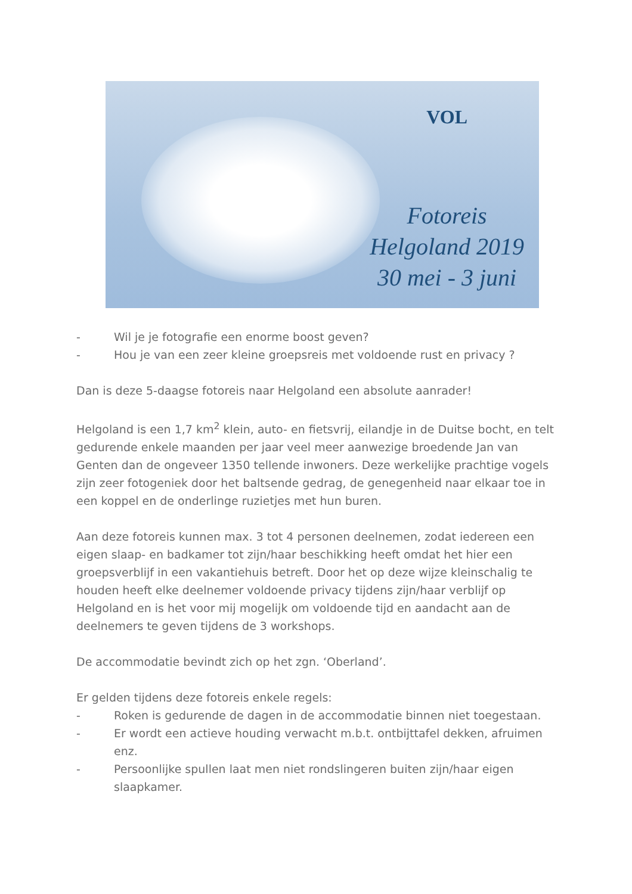VOL
Fotoreis
Helgoland 2019
30 mei - 3 juni
- Wil je je fotografie een enorme boost geven?
- Hou je van een zeer kleine groepsreis met voldoende rust en privacy ?
Dan is deze 5-daagse fotoreis naar Helgoland een absolute aanrader!
Helgoland is een 1,7 km<sup>2</sup> klein, auto- en fietsvrij, eilandje in de Duitse bocht, en telt gedurende enkele maanden per jaar veel meer aanwezige broedende Jan van Genten dan de ongeveer 1350 tellende inwoners. Deze werkelijke prachtige vogels zijn zeer fotogeniek door het baltsende gedrag, de genegenheid naar elkaar toe in een koppel en de onderlinge ruzietjes met hun buren.
Aan deze fotoreis kunnen max. 3 tot 4 personen deelnemen, zodat iedereen een eigen slaap- en badkamer tot zijn/haar beschikking heeft omdat het hier een groepsverblijf in een vakantiehuis betreft. Door het op deze wijze kleinschalig te houden heeft elke deelnemer voldoende privacy tijdens zijn/haar verblijf op Helgoland en is het voor mij mogelijk om voldoende tijd en aandacht aan de deelnemers te geven tijdens de 3 workshops.
De accommodatie bevindt zich op het zgn. ‘Oberland’.
Er gelden tijdens deze fotoreis enkele regels:
- Roken is gedurende de dagen in de accommodatie binnen niet toegestaan.
- Er wordt een actieve houding verwacht m.b.t. ontbijttafel dekken, afruimen enz.
- Persoonlijke spullen laat men niet rondslingeren buiten zijn/haar eigen slaapkamer.